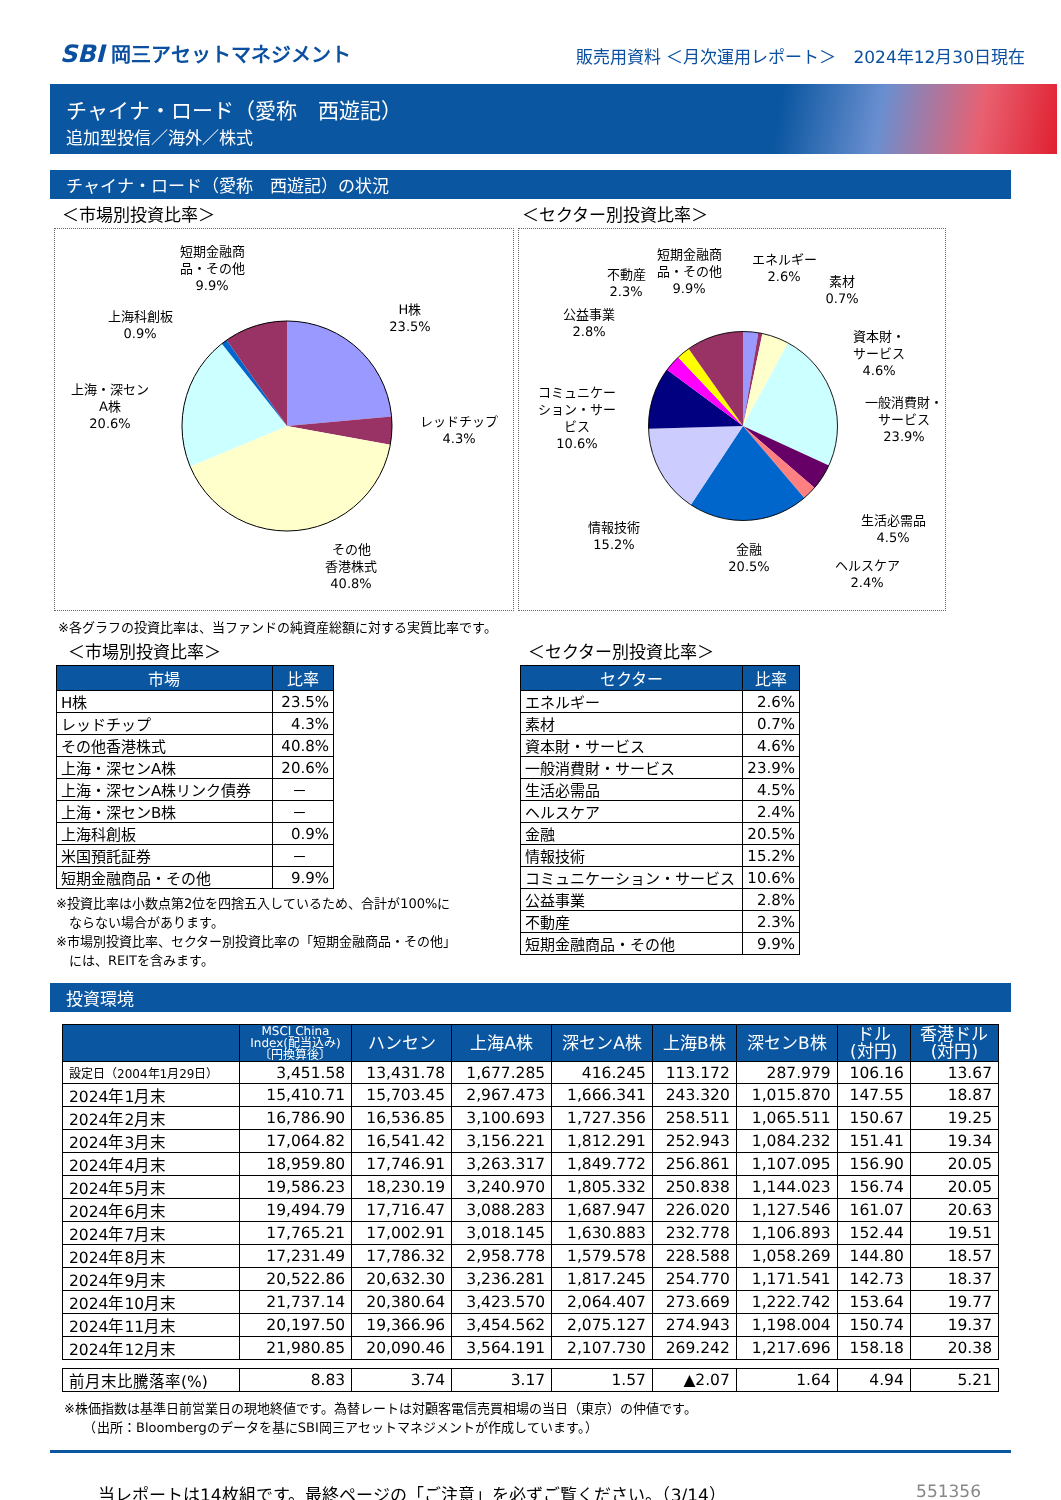SBI 岡三アセットマネジメント
販売用資料 ＜月次運用レポート＞　2024年12月30日現在
チャイナ・ロード（愛称　西遊記）
追加型投信／海外／株式
チャイナ・ロード（愛称　西遊記）の状況
＜市場別投資比率＞ ＜セクター別投資比率＞
短期金融商
品・その他
9.9%
H株
23.5%
上海科創板
0.9%
上海・深セン
A株
20.6%
レッドチップ
4.3%
その他
香港株式
40.8%
不動産
2.3%
短期金融商
品・その他
9.9%
エネルギー
2.6%
素材
0.7%
公益事業
2.8%
資本財・
サービス
4.6%
コミュニケー
ション・サー
ビス
10.6%
一般消費財・
サービス
23.9%
情報技術
15.2%
生活必需品
4.5%
ヘルスケア
2.4%
金融
20.5%
※各グラフの投資比率は、当ファンドの純資産総額に対する実質比率です。
＜市場別投資比率＞
| 市場 | 比率 |
| --- | --- |
| H株 | 23.5% |
| レッドチップ | 4.3% |
| その他香港株式 | 40.8% |
| 上海・深センA株 | 20.6% |
| 上海・深センA株リンク債券 | － |
| 上海・深センB株 | － |
| 上海科創板 | 0.9% |
| 米国預託証券 | － |
| 短期金融商品・その他 | 9.9% |
※投資比率は小数点第2位を四捨五入しているため、合計が100%に
　ならない場合があります。
※市場別投資比率、セクター別投資比率の「短期金融商品・その他」
　には、REITを含みます。
＜セクター別投資比率＞
| セクター | 比率 |
| --- | --- |
| エネルギー | 2.6% |
| 素材 | 0.7% |
| 資本財・サービス | 4.6% |
| 一般消費財・サービス | 23.9% |
| 生活必需品 | 4.5% |
| ヘルスケア | 2.4% |
| 金融 | 20.5% |
| 情報技術 | 15.2% |
| コミュニケーション・サービス | 10.6% |
| 公益事業 | 2.8% |
| 不動産 | 2.3% |
| 短期金融商品・その他 | 9.9% |
投資環境
| | MSCI China Index(配当込み) 〔円換算後〕 | ハンセン | 上海A株 | 深センA株 | 上海B株 | 深センB株 | ドル (対円) | 香港ドル (対円) |
| --- | --- | --- | --- | --- | --- | --- | --- | --- |
| 設定日（2004年1月29日） | 3,451.58 | 13,431.78 | 1,677.285 | 416.245 | 113.172 | 287.979 | 106.16 | 13.67 |
| 2024年1月末 | 15,410.71 | 15,703.45 | 2,967.473 | 1,666.341 | 243.320 | 1,015.870 | 147.55 | 18.87 |
| 2024年2月末 | 16,786.90 | 16,536.85 | 3,100.693 | 1,727.356 | 258.511 | 1,065.511 | 150.67 | 19.25 |
| 2024年3月末 | 17,064.82 | 16,541.42 | 3,156.221 | 1,812.291 | 252.943 | 1,084.232 | 151.41 | 19.34 |
| 2024年4月末 | 18,959.80 | 17,746.91 | 3,263.317 | 1,849.772 | 256.861 | 1,107.095 | 156.90 | 20.05 |
| 2024年5月末 | 19,586.23 | 18,230.19 | 3,240.970 | 1,805.332 | 250.838 | 1,144.023 | 156.74 | 20.05 |
| 2024年6月末 | 19,494.79 | 17,716.47 | 3,088.283 | 1,687.947 | 226.020 | 1,127.546 | 161.07 | 20.63 |
| 2024年7月末 | 17,765.21 | 17,002.91 | 3,018.145 | 1,630.883 | 232.778 | 1,106.893 | 152.44 | 19.51 |
| 2024年8月末 | 17,231.49 | 17,786.32 | 2,958.778 | 1,579.578 | 228.588 | 1,058.269 | 144.80 | 18.57 |
| 2024年9月末 | 20,522.86 | 20,632.30 | 3,236.281 | 1,817.245 | 254.770 | 1,171.541 | 142.73 | 18.37 |
| 2024年10月末 | 21,737.14 | 20,380.64 | 3,423.570 | 2,064.407 | 273.669 | 1,222.742 | 153.64 | 19.77 |
| 2024年11月末 | 20,197.50 | 19,366.96 | 3,454.562 | 2,075.127 | 274.943 | 1,198.004 | 150.74 | 19.37 |
| 2024年12月末 | 21,980.85 | 20,090.46 | 3,564.191 | 2,107.730 | 269.242 | 1,217.696 | 158.18 | 20.38 |
| 前月末比騰落率(%) | 8.83 | 3.74 | 3.17 | 1.57 | ▲2.07 | 1.64 | 4.94 | 5.21 |
※株価指数は基準日前営業日の現地終値です。為替レートは対顧客電信売買相場の当日（東京）の仲値です。
　　（出所：Bloombergのデータを基にSBI岡三アセットマネジメントが作成しています。）
当レポートは14枚組です。最終ページの「ご注意」を必ずご覧ください。（3/14）
551356